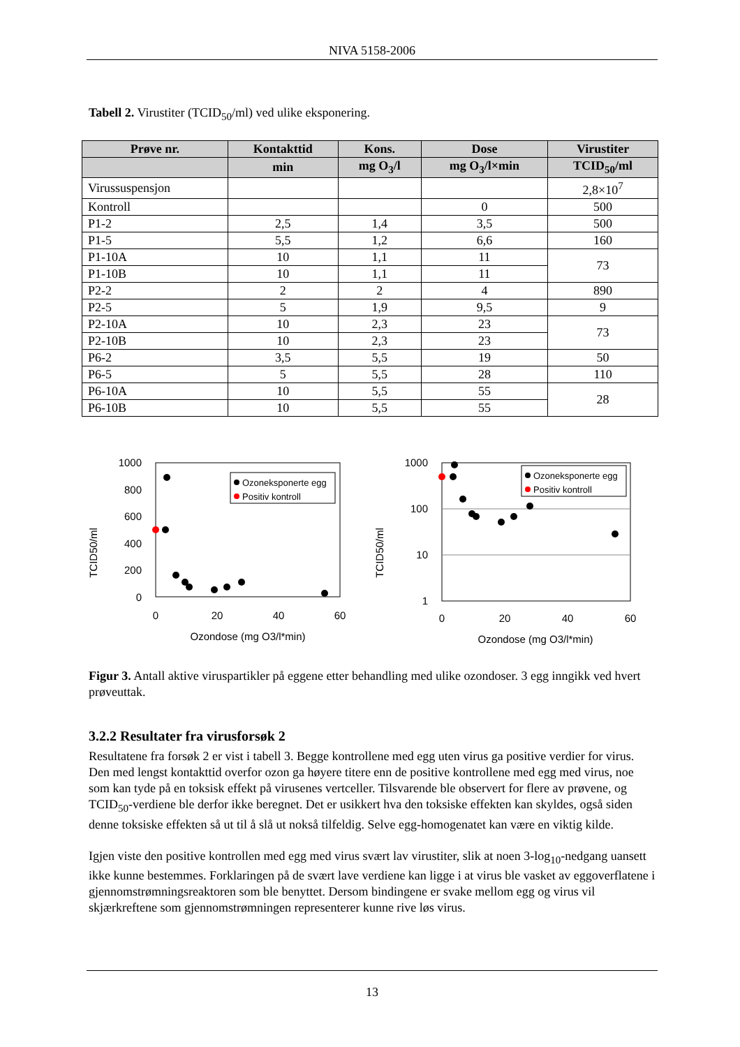NIVA 5158-2006
Tabell 2. Virustiter (TCID<sub>50</sub>/ml) ved ulike eksponering.
| Prøve nr. | Kontakttid | Kons. | Dose | Virustiter |
| --- | --- | --- | --- | --- |
| | min | mg O<sub>3</sub>/l | mg O<sub>3</sub>/l×min | TCID<sub>50</sub>/ml |
| Virussuspensjon | | | | 2,8×10<sup>7</sup> |
| Kontroll | | | 0 | 500 |
| P1-2 | 2,5 | 1,4 | 3,5 | 500 |
| P1-5 | 5,5 | 1,2 | 6,6 | 160 |
| P1-10A | 10 | 1,1 | 11 | 73 |
| P1-10B | 10 | 1,1 | 11 | |
| P2-2 | 2 | 2 | 4 | 890 |
| P2-5 | 5 | 1,9 | 9,5 | 9 |
| P2-10A | 10 | 2,3 | 23 | 73 |
| P2-10B | 10 | 2,3 | 23 | |
| P6-2 | 3,5 | 5,5 | 19 | 50 |
| P6-5 | 5 | 5,5 | 28 | 110 |
| P6-10A | 10 | 5,5 | 55 | 28 |
| P6-10B | 10 | 5,5 | 55 | |
TCID50/ml
1000
800
600
400
200
0
0
20
40
60
Ozondose (mg O3/l*min)
Ozoneksponerte egg
Positiv kontroll
TCID50/ml
1000
100
10
1
0
20
40
60
Ozondose (mg O3/l*min)
Ozoneksponerte egg
Positiv kontroll
Figur 3. Antall aktive viruspartikler på eggene etter behandling med ulike ozondoser. 3 egg inngikk ved hvert prøveuttak.
3.2.2 Resultater fra virusforsøk 2
Resultatene fra forsøk 2 er vist i tabell 3. Begge kontrollene med egg uten virus ga positive verdier for virus. Den med lengst kontakttid overfor ozon ga høyere titere enn de positive kontrollene med egg med virus, noe som kan tyde på en toksisk effekt på virusenes vertceller. Tilsvarende ble observert for flere av prøvene, og TCID<sub>50</sub>-verdiene ble derfor ikke beregnet. Det er usikkert hva den toksiske effekten kan skyldes, også siden denne toksiske effekten så ut til å slå ut nokså tilfeldig. Selve egg-homogenatet kan være en viktig kilde.
Igjen viste den positive kontrollen med egg med virus svært lav virustiter, slik at noen 3-log<sub>10</sub>-nedgang uansett ikke kunne bestemmes. Forklaringen på de svært lave verdiene kan ligge i at virus ble vasket av eggoverflatene i gjennomstrømningsreaktoren som ble benyttet. Dersom bindingene er svake mellom egg og virus vil skjærkreftene som gjennomstrømningen representerer kunne rive løs virus.
13